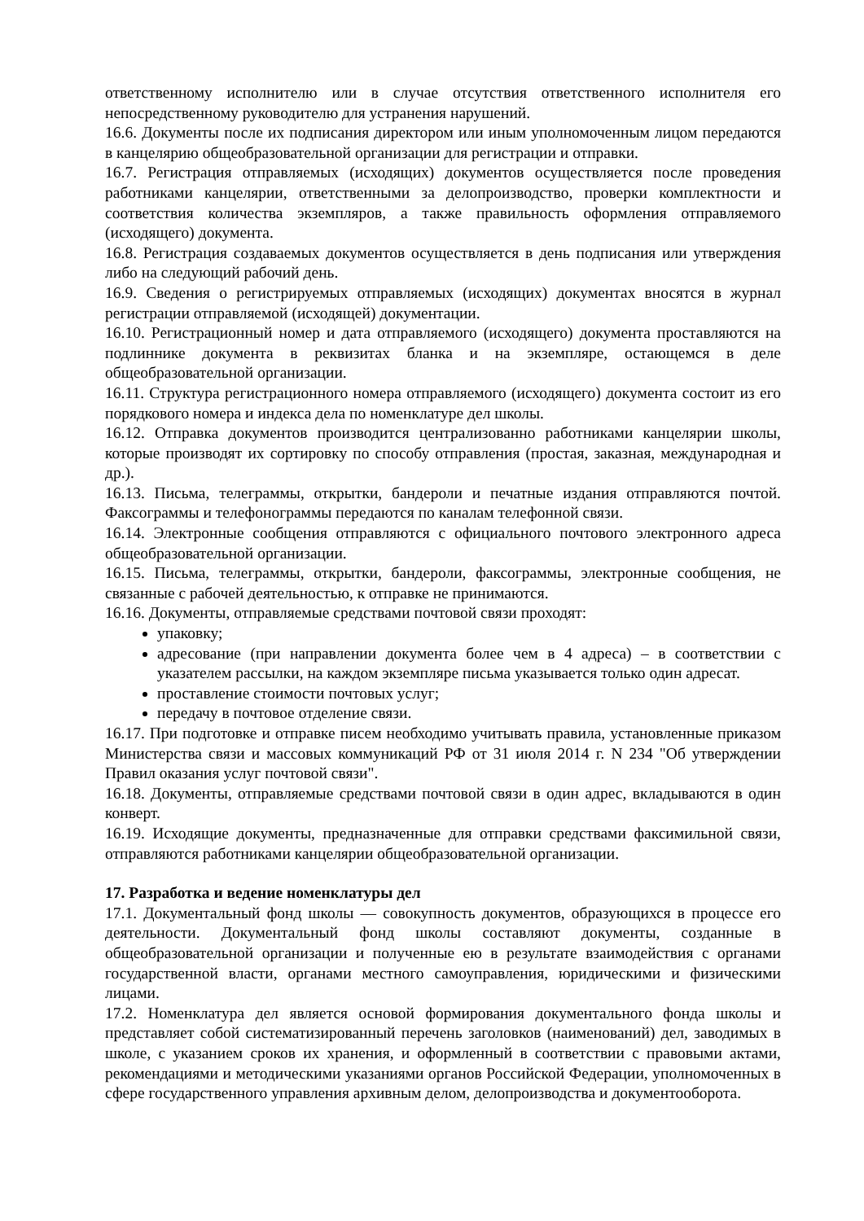ответственному исполнителю или в случае отсутствия ответственного исполнителя его непосредственному руководителю для устранения нарушений.
16.6. Документы после их подписания директором или иным уполномоченным лицом передаются в канцелярию общеобразовательной организации для регистрации и отправки.
16.7. Регистрация отправляемых (исходящих) документов осуществляется после проведения работниками канцелярии, ответственными за делопроизводство, проверки комплектности и соответствия количества экземпляров, а также правильность оформления отправляемого (исходящего) документа.
16.8. Регистрация создаваемых документов осуществляется в день подписания или утверждения либо на следующий рабочий день.
16.9. Сведения о регистрируемых отправляемых (исходящих) документах вносятся в журнал регистрации отправляемой (исходящей) документации.
16.10. Регистрационный номер и дата отправляемого (исходящего) документа проставляются на подлиннике документа в реквизитах бланка и на экземпляре, остающемся в деле общеобразовательной организации.
16.11. Структура регистрационного номера отправляемого (исходящего) документа состоит из его порядкового номера и индекса дела по номенклатуре дел школы.
16.12. Отправка документов производится централизованно работниками канцелярии школы, которые производят их сортировку по способу отправления (простая, заказная, международная и др.).
16.13. Письма, телеграммы, открытки, бандероли и печатные издания отправляются почтой. Факсограммы и телефонограммы передаются по каналам телефонной связи.
16.14. Электронные сообщения отправляются с официального почтового электронного адреса общеобразовательной организации.
16.15. Письма, телеграммы, открытки, бандероли, факсограммы, электронные сообщения, не связанные с рабочей деятельностью, к отправке не принимаются.
16.16. Документы, отправляемые средствами почтовой связи проходят:
упаковку;
адресование (при направлении документа более чем в 4 адреса) – в соответствии с указателем рассылки, на каждом экземпляре письма указывается только один адресат.
проставление стоимости почтовых услуг;
передачу в почтовое отделение связи.
16.17. При подготовке и отправке писем необходимо учитывать правила, установленные приказом Министерства связи и массовых коммуникаций РФ от 31 июля 2014 г. N 234 "Об утверждении Правил оказания услуг почтовой связи".
16.18. Документы, отправляемые средствами почтовой связи в один адрес, вкладываются в один конверт.
16.19. Исходящие документы, предназначенные для отправки средствами факсимильной связи, отправляются работниками канцелярии общеобразовательной организации.
17. Разработка и ведение номенклатуры дел
17.1. Документальный фонд школы — совокупность документов, образующихся в процессе его деятельности. Документальный фонд школы составляют документы, созданные в общеобразовательной организации и полученные ею в результате взаимодействия с органами государственной власти, органами местного самоуправления, юридическими и физическими лицами.
17.2. Номенклатура дел является основой формирования документального фонда школы и представляет собой систематизированный перечень заголовков (наименований) дел, заводимых в школе, с указанием сроков их хранения, и оформленный в соответствии с правовыми актами, рекомендациями и методическими указаниями органов Российской Федерации, уполномоченных в сфере государственного управления архивным делом, делопроизводства и документооборота.